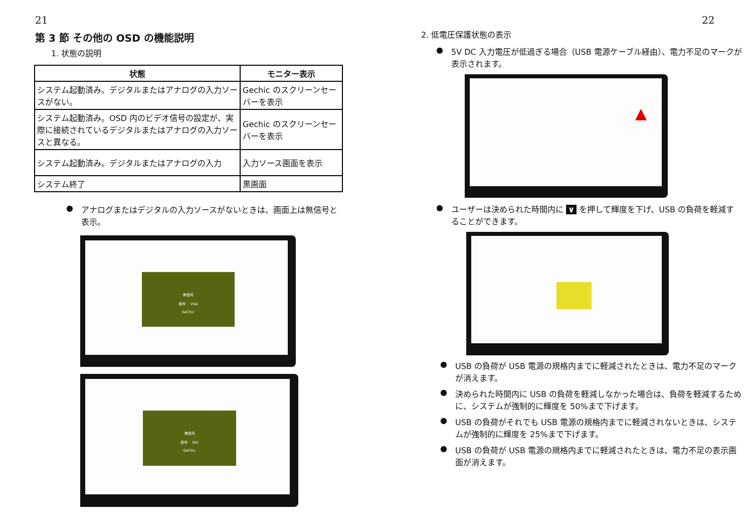21
第 3 節 その他の OSD の機能説明
1. 状態の説明
| 状態 | モニター表示 |
| --- | --- |
| システム起動済み。デジタルまたはアナログの入力ソースがない。 | Gechic のスクリーンセーバーを表示 |
| システム起動済み。OSD 内のビデオ信号の設定が、実際に接続されているデジタルまたはアナログの入力ソースと異なる。 | Gechic のスクリーンセーバーを表示 |
| システム起動済み。デジタルまたはアナログの入力 | 入力ソース画面を表示 |
| システム終了 | 黒画面 |
● アナログまたはデジタルの入力ソースがないときは、画面上は無信号と表示。
無信号
信号： VGA
GeChic
無信号
信号： DVI
GeChic
22
2. 低電圧保護状態の表示
● 5V DC 入力電圧が低過ぎる場合（USB 電源ケーブル経由）、電力不足のマークが表示されます。
▲
● ユーザーは決められた時間内に ∨ を押して輝度を下げ、USB の負荷を軽減することができます。
● USB の負荷が USB 電源の規格内までに軽減されたときは、電力不足のマークが消えます。
● 決められた時間内に USB の負荷を軽減しなかった場合は、負荷を軽減するために、システムが強制的に輝度を 50%まで下げます。
● USB の負荷がそれでも USB 電源の規格内までに軽減されないときは、システムが強制的に輝度を 25%まで下げます。
● USB の負荷が USB 電源の規格内までに軽減されたときは、電力不足の表示画面が消えます。